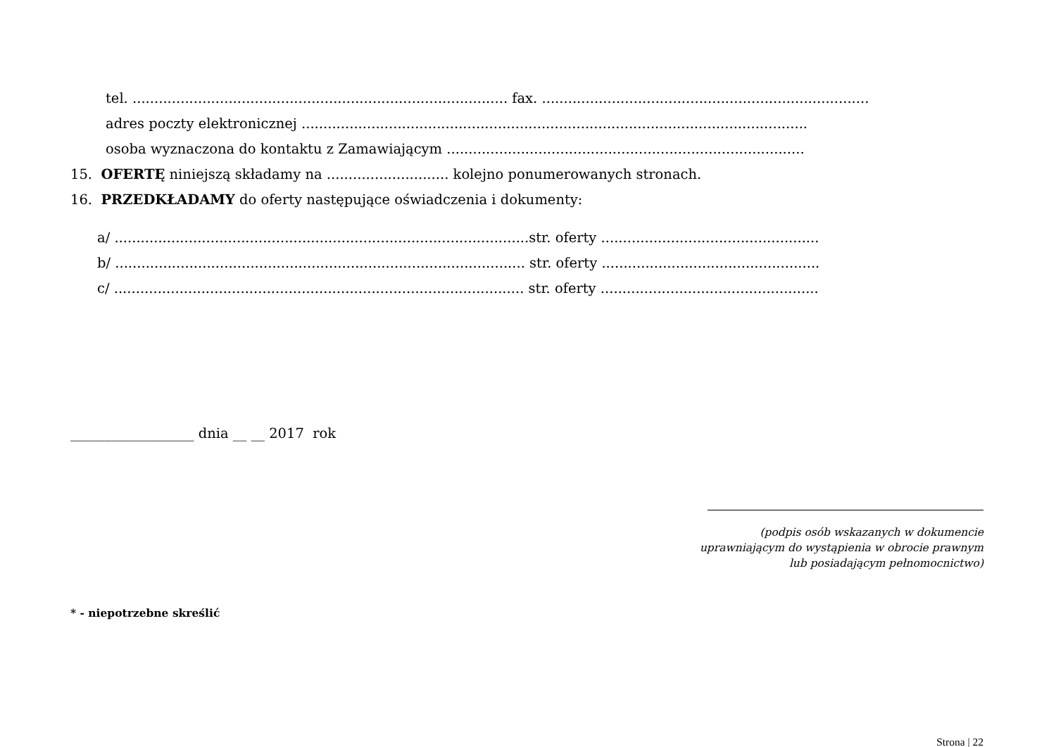tel. ...................................................................................... fax. ...........................................................................
adres poczty elektronicznej ....................................................................................................................
osoba wyznaczona do kontaktu z Zamawiającym ..................................................................................
15. OFERTĘ niniejszą składamy na ............................ kolejno ponumerowanych stronach.
16. PRZEDKŁADAMY do oferty następujące oświadczenia i dokumenty:
a/ ...............................................................................................str. oferty ..................................................
b/ .............................................................................................. str. oferty ..................................................
c/ .............................................................................................. str. oferty ..................................................
__________________ dnia __ __ 2017 rok
(podpis osób wskazanych w dokumencie
uprawniającym do wystąpienia w obrocie prawnym
lub posiadającym pełnomocnictwo)
* - niepotrzebne skreślić
Strona | 22